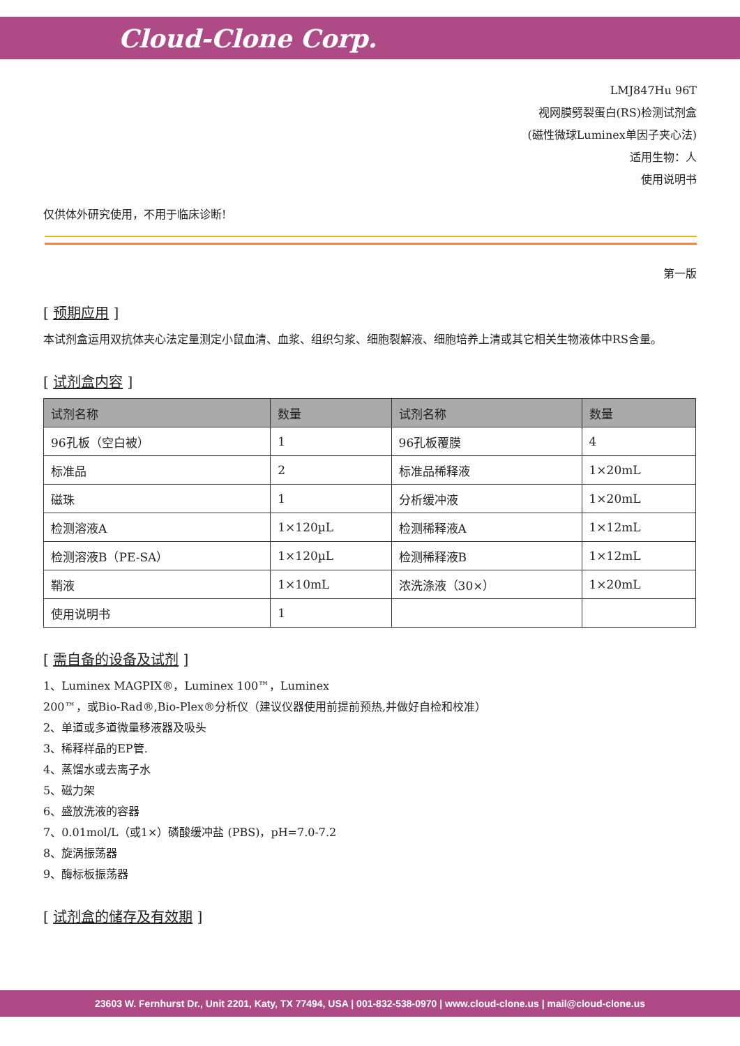Cloud-Clone Corp.
LMJ847Hu 96T
视网膜劈裂蛋白(RS)检测试剂盒
(磁性微球Luminex单因子夹心法)
适用生物：人
使用说明书
仅供体外研究使用，不用于临床诊断!
第一版
[ 预期应用 ]
本试剂盒运用双抗体夹心法定量测定小鼠血清、血浆、组织匀浆、细胞裂解液、细胞培养上清或其它相关生物液体中RS含量。
[ 试剂盒内容 ]
| 试剂名称 | 数量 | 试剂名称 | 数量 |
| --- | --- | --- | --- |
| 96孔板（空白被） | 1 | 96孔板覆膜 | 4 |
| 标准品 | 2 | 标准品稀释液 | 1×20mL |
| 磁珠 | 1 | 分析缓冲液 | 1×20mL |
| 检测溶液A | 1×120µL | 检测稀释液A | 1×12mL |
| 检测溶液B（PE-SA） | 1×120µL | 检测稀释液B | 1×12mL |
| 鞘液 | 1×10mL | 浓洗涤液（30×） | 1×20mL |
| 使用说明书 | 1 | | |
[ 需自备的设备及试剂 ]
1、Luminex MAGPIX®，Luminex 100™，Luminex
200™，或Bio-Rad®,Bio-Plex®分析仪（建议仪器使用前提前预热,并做好自检和校准）
2、单道或多道微量移液器及吸头
3、稀释样品的EP管.
4、蒸馏水或去离子水
5、磁力架
6、盛放洗液的容器
7、0.01mol/L（或1×）磷酸缓冲盐 (PBS)，pH=7.0-7.2
8、旋涡振荡器
9、酶标板振荡器
[ 试剂盒的储存及有效期 ]
23603 W. Fernhurst Dr., Unit 2201, Katy, TX 77494, USA | 001-832-538-0970 | www.cloud-clone.us | mail@cloud-clone.us